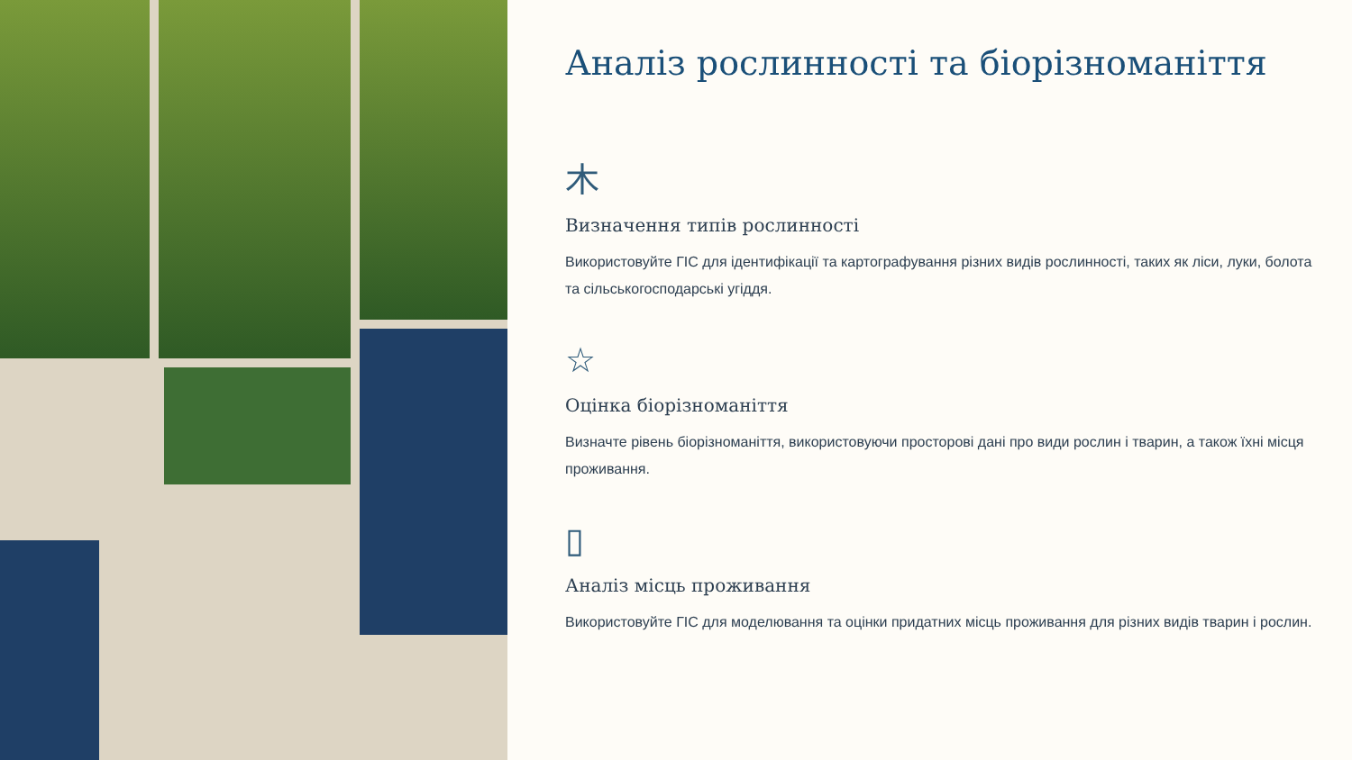Аналіз рослинності та біорізноманіття
⽊
Визначення типів рослинності
Використовуйте ГІС для ідентифікації та картографування різних видів рослинності, таких як ліси, луки, болота та сільськогосподарські угіддя.
☆
Оцінка біорізноманіття
Визначте рівень біорізноманіття, використовуючи просторові дані про види рослин і тварин, а також їхні місця проживання.
▯
Аналіз місць проживання
Використовуйте ГІС для моделювання та оцінки придатних місць проживання для різних видів тварин і рослин.